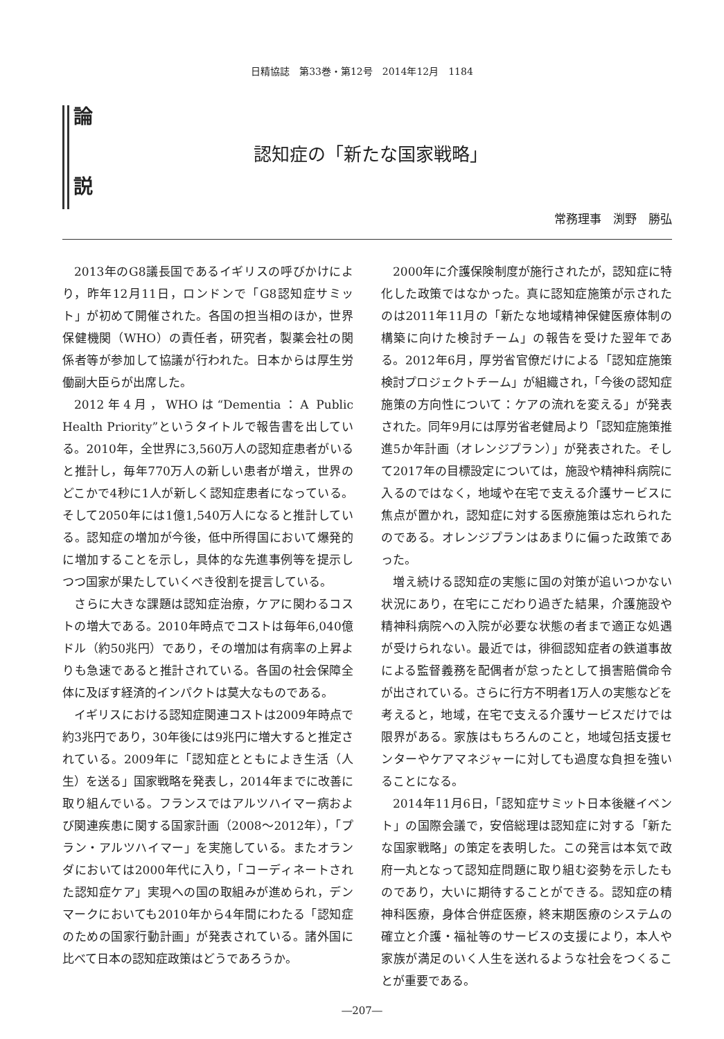日精協誌　第33巻・第12号　2014年12月　1184
論
説
認知症の「新たな国家戦略」
常務理事　渕野　勝弘
2013年のG8議長国であるイギリスの呼びかけにより，昨年12月11日，ロンドンで「G8認知症サミット」が初めて開催された。各国の担当相のほか，世界保健機関（WHO）の責任者，研究者，製薬会社の関係者等が参加して協議が行われた。日本からは厚生労働副大臣らが出席した。
2012年4月，WHOは“Dementia：A Public Health Priority”というタイトルで報告書を出している。2010年，全世界に3,560万人の認知症患者がいると推計し，毎年770万人の新しい患者が増え，世界のどこかで4秒に1人が新しく認知症患者になっている。そして2050年には1億1,540万人になると推計している。認知症の増加が今後，低中所得国において爆発的に増加することを示し，具体的な先進事例等を提示しつつ国家が果たしていくべき役割を提言している。
さらに大きな課題は認知症治療，ケアに関わるコストの増大である。2010年時点でコストは毎年6,040億ドル（約50兆円）であり，その増加は有病率の上昇よりも急速であると推計されている。各国の社会保障全体に及ぼす経済的インパクトは莫大なものである。
イギリスにおける認知症関連コストは2009年時点で約3兆円であり，30年後には9兆円に増大すると推定されている。2009年に「認知症とともによき生活（人生）を送る」国家戦略を発表し，2014年までに改善に取り組んでいる。フランスではアルツハイマー病および関連疾患に関する国家計画（2008～2012年），「プラン・アルツハイマー」を実施している。またオランダにおいては2000年代に入り，「コーディネートされた認知症ケア」実現への国の取組みが進められ，デンマークにおいても2010年から4年間にわたる「認知症のための国家行動計画」が発表されている。諸外国に比べて日本の認知症政策はどうであろうか。
2000年に介護保険制度が施行されたが，認知症に特化した政策ではなかった。真に認知症施策が示されたのは2011年11月の「新たな地域精神保健医療体制の構築に向けた検討チーム」の報告を受けた翌年である。2012年6月，厚労省官僚だけによる「認知症施策検討プロジェクトチーム」が組織され，「今後の認知症施策の方向性について：ケアの流れを変える」が発表された。同年9月には厚労省老健局より「認知症施策推進5か年計画（オレンジプラン）」が発表された。そして2017年の目標設定については，施設や精神科病院に入るのではなく，地域や在宅で支える介護サービスに焦点が置かれ，認知症に対する医療施策は忘れられたのである。オレンジプランはあまりに偏った政策であった。
増え続ける認知症の実態に国の対策が追いつかない状況にあり，在宅にこだわり過ぎた結果，介護施設や精神科病院への入院が必要な状態の者まで適正な処遇が受けられない。最近では，徘徊認知症者の鉄道事故による監督義務を配偶者が怠ったとして損害賠償命令が出されている。さらに行方不明者1万人の実態などを考えると，地域，在宅で支える介護サービスだけでは限界がある。家族はもちろんのこと，地域包括支援センターやケアマネジャーに対しても過度な負担を強いることになる。
2014年11月6日，「認知症サミット日本後継イベント」の国際会議で，安倍総理は認知症に対する「新たな国家戦略」の策定を表明した。この発言は本気で政府一丸となって認知症問題に取り組む姿勢を示したものであり，大いに期待することができる。認知症の精神科医療，身体合併症医療，終末期医療のシステムの確立と介護・福祉等のサービスの支援により，本人や家族が満足のいく人生を送れるような社会をつくることが重要である。
―207―